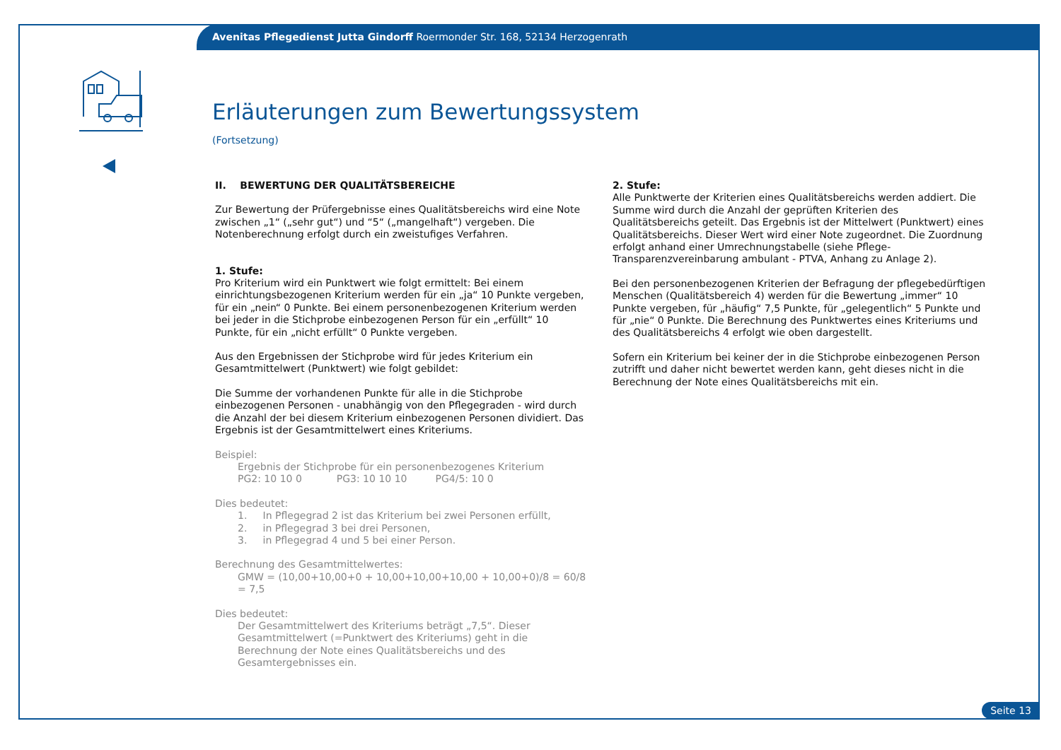Avenitas Pflegedienst Jutta Gindorff Roermonder Str. 168, 52134 Herzogenrath
Erläuterungen zum Bewertungssystem
(Fortsetzung)
II. BEWERTUNG DER QUALITÄTSBEREICHE
Zur Bewertung der Prüfergebnisse eines Qualitätsbereichs wird eine Note zwischen „1“ („sehr gut“) und “5“ („mangelhaft“) vergeben. Die Notenberechnung erfolgt durch ein zweistufiges Verfahren.
1. Stufe:
Pro Kriterium wird ein Punktwert wie folgt ermittelt: Bei einem einrichtungsbezogenen Kriterium werden für ein „ja“ 10 Punkte vergeben, für ein „nein“ 0 Punkte. Bei einem personenbezogenen Kriterium werden bei jeder in die Stichprobe einbezogenen Person für ein „erfüllt“ 10 Punkte, für ein „nicht erfüllt“ 0 Punkte vergeben.
Aus den Ergebnissen der Stichprobe wird für jedes Kriterium ein Gesamtmittelwert (Punktwert) wie folgt gebildet:
Die Summe der vorhandenen Punkte für alle in die Stichprobe einbezogenen Personen - unabhängig von den Pflegegraden - wird durch die Anzahl der bei diesem Kriterium einbezogenen Personen dividiert. Das Ergebnis ist der Gesamtmittelwert eines Kriteriums.
Beispiel:
Ergebnis der Stichprobe für ein personenbezogenes Kriterium
PG2: 10 10 0 PG3: 10 10 10 PG4/5: 10 0
Dies bedeutet:
1. In Pflegegrad 2 ist das Kriterium bei zwei Personen erfüllt,
2. in Pflegegrad 3 bei drei Personen,
3. in Pflegegrad 4 und 5 bei einer Person.
Berechnung des Gesamtmittelwertes:
GMW = (10,00+10,00+0 + 10,00+10,00+10,00 + 10,00+0)/8 = 60/8 = 7,5
Dies bedeutet:
Der Gesamtmittelwert des Kriteriums beträgt „7,5“. Dieser Gesamtmittelwert (=Punktwert des Kriteriums) geht in die Berechnung der Note eines Qualitätsbereichs und des Gesamtergebnisses ein.
2. Stufe:
Alle Punktwerte der Kriterien eines Qualitätsbereichs werden addiert. Die Summe wird durch die Anzahl der geprüften Kriterien des Qualitätsbereichs geteilt. Das Ergebnis ist der Mittelwert (Punktwert) eines Qualitätsbereichs. Dieser Wert wird einer Note zugeordnet. Die Zuordnung erfolgt anhand einer Umrechnungstabelle (siehe Pflege-Transparenzvereinbarung ambulant - PTVA, Anhang zu Anlage 2).
Bei den personenbezogenen Kriterien der Befragung der pflegebedürftigen Menschen (Qualitätsbereich 4) werden für die Bewertung „immer“ 10 Punkte vergeben, für „häufig“ 7,5 Punkte, für „gelegentlich“ 5 Punkte und für „nie“ 0 Punkte. Die Berechnung des Punktwertes eines Kriteriums und des Qualitätsbereichs 4 erfolgt wie oben dargestellt.
Sofern ein Kriterium bei keiner der in die Stichprobe einbezogenen Person zutrifft und daher nicht bewertet werden kann, geht dieses nicht in die Berechnung der Note eines Qualitätsbereichs mit ein.
Seite 13